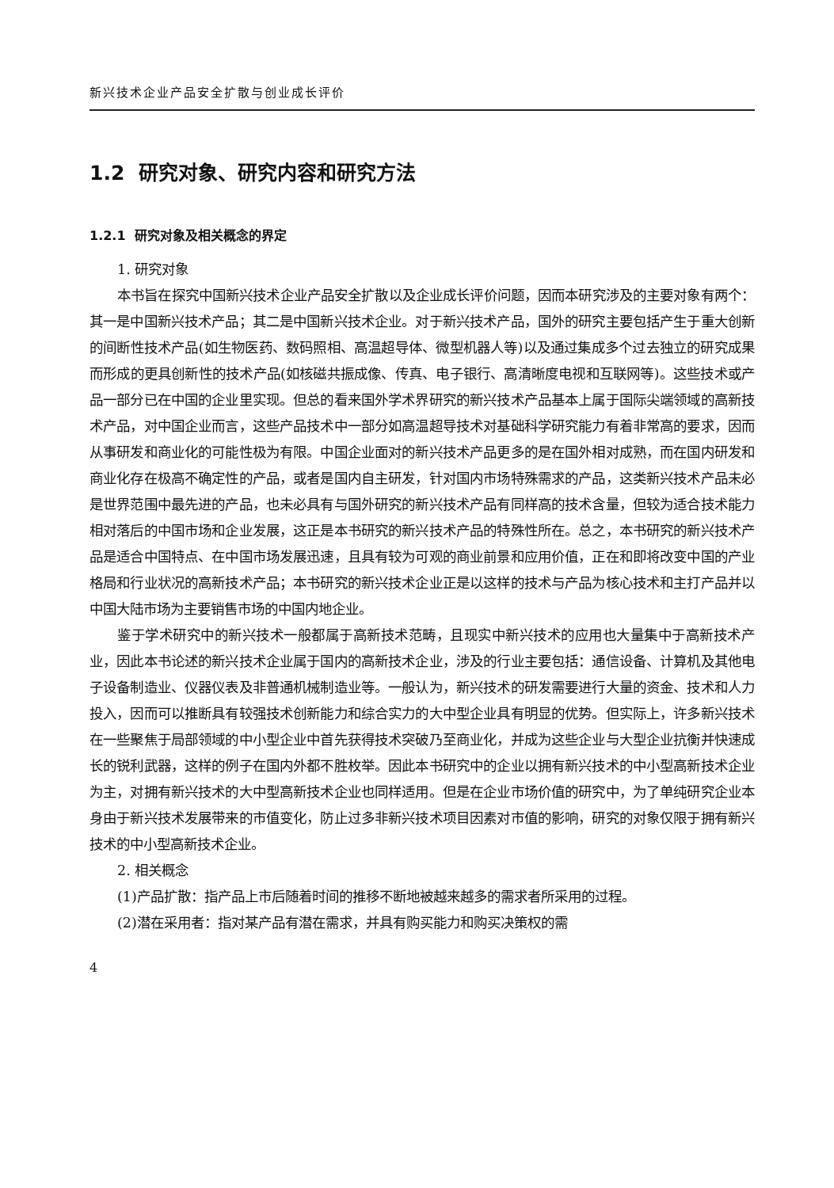新兴技术企业产品安全扩散与创业成长评价
1.2 研究对象、研究内容和研究方法
1.2.1 研究对象及相关概念的界定
1. 研究对象
本书旨在探究中国新兴技术企业产品安全扩散以及企业成长评价问题，因而本研究涉及的主要对象有两个：其一是中国新兴技术产品；其二是中国新兴技术企业。对于新兴技术产品，国外的研究主要包括产生于重大创新的间断性技术产品(如生物医药、数码照相、高温超导体、微型机器人等)以及通过集成多个过去独立的研究成果而形成的更具创新性的技术产品(如核磁共振成像、传真、电子银行、高清晰度电视和互联网等)。这些技术或产品一部分已在中国的企业里实现。但总的看来国外学术界研究的新兴技术产品基本上属于国际尖端领域的高新技术产品，对中国企业而言，这些产品技术中一部分如高温超导技术对基础科学研究能力有着非常高的要求，因而从事研发和商业化的可能性极为有限。中国企业面对的新兴技术产品更多的是在国外相对成熟，而在国内研发和商业化存在极高不确定性的产品，或者是国内自主研发，针对国内市场特殊需求的产品，这类新兴技术产品未必是世界范围中最先进的产品，也未必具有与国外研究的新兴技术产品有同样高的技术含量，但较为适合技术能力相对落后的中国市场和企业发展，这正是本书研究的新兴技术产品的特殊性所在。总之，本书研究的新兴技术产品是适合中国特点、在中国市场发展迅速，且具有较为可观的商业前景和应用价值，正在和即将改变中国的产业格局和行业状况的高新技术产品；本书研究的新兴技术企业正是以这样的技术与产品为核心技术和主打产品并以中国大陆市场为主要销售市场的中国内地企业。
鉴于学术研究中的新兴技术一般都属于高新技术范畴，且现实中新兴技术的应用也大量集中于高新技术产业，因此本书论述的新兴技术企业属于国内的高新技术企业，涉及的行业主要包括：通信设备、计算机及其他电子设备制造业、仪器仪表及非普通机械制造业等。一般认为，新兴技术的研发需要进行大量的资金、技术和人力投入，因而可以推断具有较强技术创新能力和综合实力的大中型企业具有明显的优势。但实际上，许多新兴技术在一些聚焦于局部领域的中小型企业中首先获得技术突破乃至商业化，并成为这些企业与大型企业抗衡并快速成长的锐利武器，这样的例子在国内外都不胜枚举。因此本书研究中的企业以拥有新兴技术的中小型高新技术企业为主，对拥有新兴技术的大中型高新技术企业也同样适用。但是在企业市场价值的研究中，为了单纯研究企业本身由于新兴技术发展带来的市值变化，防止过多非新兴技术项目因素对市值的影响，研究的对象仅限于拥有新兴技术的中小型高新技术企业。
2. 相关概念
(1)产品扩散：指产品上市后随着时间的推移不断地被越来越多的需求者所采用的过程。
(2)潜在采用者：指对某产品有潜在需求，并具有购买能力和购买决策权的需
4